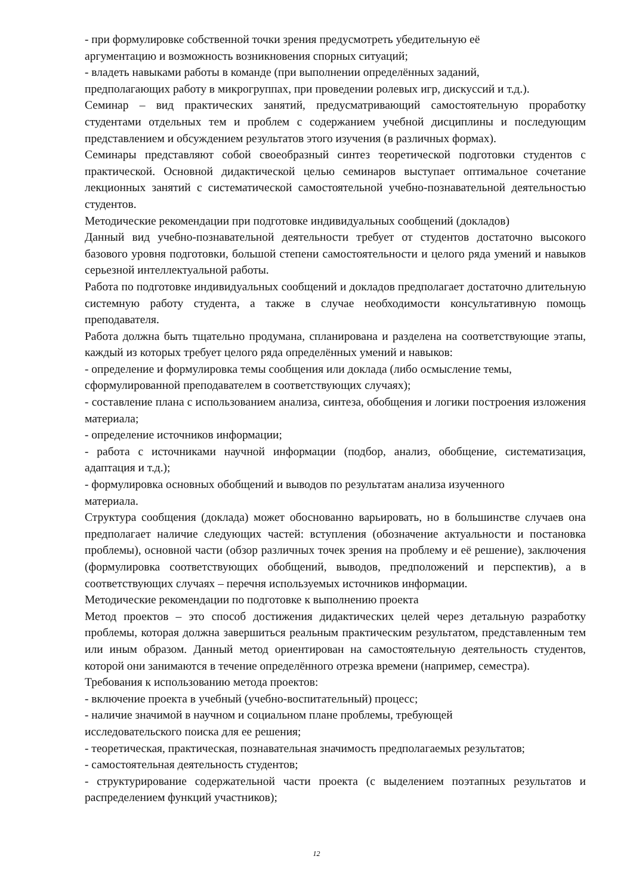- при формулировке собственной точки зрения предусмотреть убедительную её
аргументацию и возможность возникновения спорных ситуаций;
- владеть навыками работы в команде (при выполнении определённых заданий,
предполагающих работу в микрогруппах, при проведении ролевых игр, дискуссий и т.д.).
Семинар – вид практических занятий, предусматривающий самостоятельную проработку студентами отдельных тем и проблем с содержанием учебной дисциплины и последующим представлением и обсуждением результатов этого изучения (в различных формах).
Семинары представляют собой своеобразный синтез теоретической подготовки студентов с практической. Основной дидактической целью семинаров выступает оптимальное сочетание лекционных занятий с систематической самостоятельной учебно-познавательной деятельностью студентов.
Методические рекомендации при подготовке индивидуальных сообщений (докладов)
Данный вид учебно-познавательной деятельности требует от студентов достаточно высокого базового уровня подготовки, большой степени самостоятельности и целого ряда умений и навыков серьезной интеллектуальной работы.
Работа по подготовке индивидуальных сообщений и докладов предполагает достаточно длительную системную работу студента, а также в случае необходимости консультативную помощь преподавателя.
Работа должна быть тщательно продумана, спланирована и разделена на соответствующие этапы, каждый из которых требует целого ряда определённых умений и навыков:
- определение и формулировка темы сообщения или доклада (либо осмысление темы,
сформулированной преподавателем в соответствующих случаях);
- составление плана с использованием анализа, синтеза, обобщения и логики построения изложения материала;
- определение источников информации;
- работа с источниками научной информации (подбор, анализ, обобщение, систематизация, адаптация и т.д.);
- формулировка основных обобщений и выводов по результатам анализа изученного
материала.
Структура сообщения (доклада) может обоснованно варьировать, но в большинстве случаев она предполагает наличие следующих частей: вступления (обозначение актуальности и постановка проблемы), основной части (обзор различных точек зрения на проблему и её решение), заключения (формулировка соответствующих обобщений, выводов, предположений и перспектив), а в соответствующих случаях – перечня используемых источников информации.
Методические рекомендации по подготовке к выполнению проекта
Метод проектов – это способ достижения дидактических целей через детальную разработку проблемы, которая должна завершиться реальным практическим результатом, представленным тем или иным образом. Данный метод ориентирован на самостоятельную деятельность студентов, которой они занимаются в течение определённого отрезка времени (например, семестра).
Требования к использованию метода проектов:
- включение проекта в учебный (учебно-воспитательный) процесс;
- наличие значимой в научном и социальном плане проблемы, требующей
исследовательского поиска для ее решения;
- теоретическая, практическая, познавательная значимость предполагаемых результатов;
- самостоятельная деятельность студентов;
- структурирование содержательной части проекта (с выделением поэтапных результатов и распределением функций участников);
12